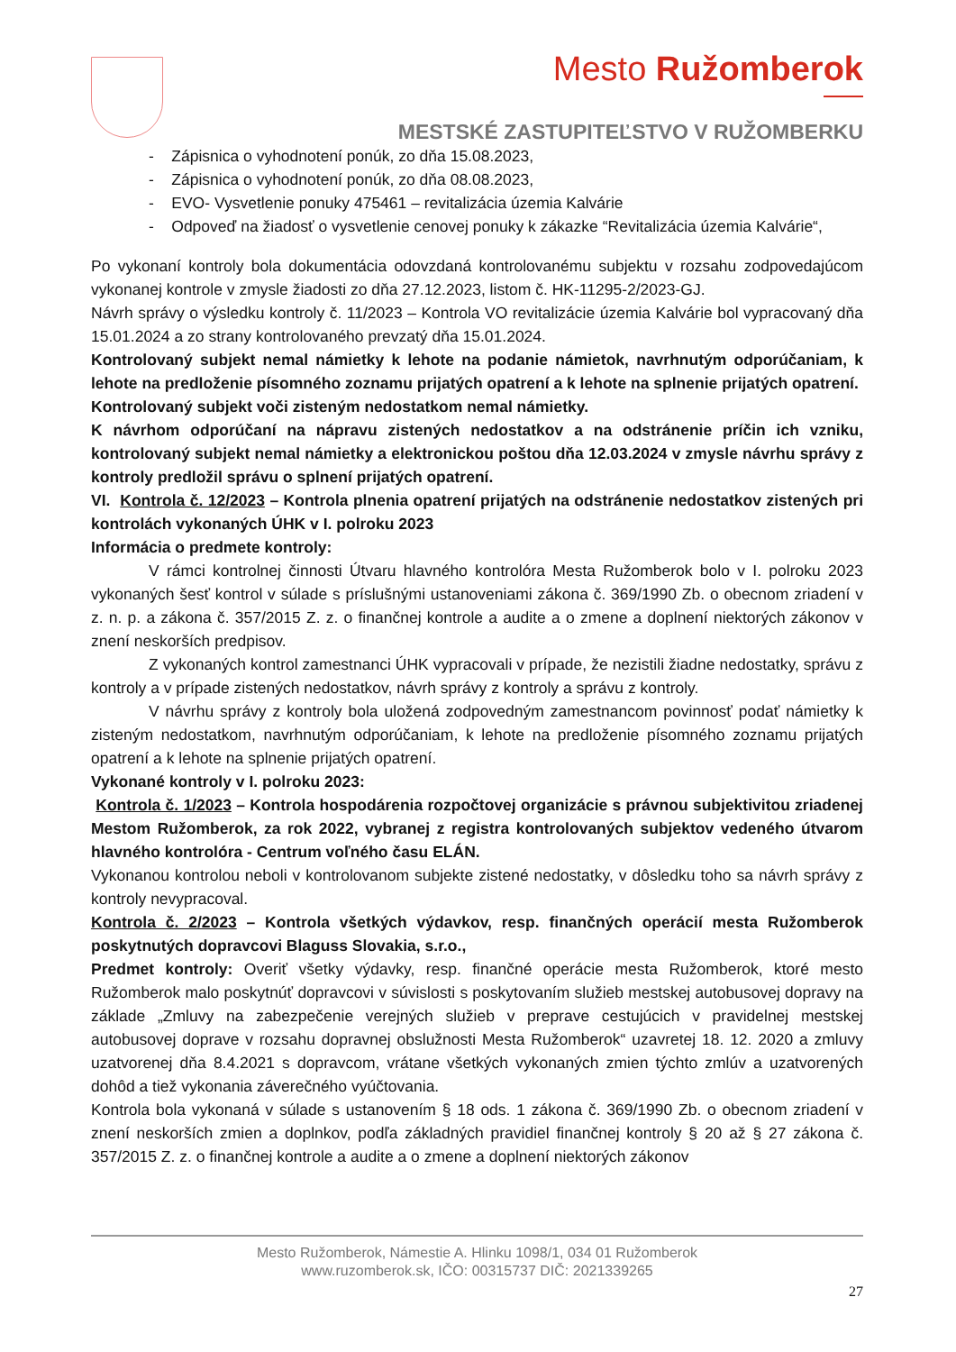Mesto Ružomberok
MESTSKÉ ZASTUPITEĽSTVO V RUŽOMBERKU
- Zápisnica o vyhodnotení ponúk, zo dňa 15.08.2023,
- Zápisnica o vyhodnotení ponúk, zo dňa 08.08.2023,
- EVO- Vysvetlenie ponuky 475461 – revitalizácia územia Kalvárie
- Odpoveď na žiadosť o vysvetlenie cenovej ponuky k zákazke “Revitalizácia územia Kalvárie“,
Po vykonaní kontroly bola dokumentácia odovzdaná kontrolovanému subjektu v rozsahu zodpovedajúcom vykonanej kontrole v zmysle žiadosti zo dňa 27.12.2023, listom č. HK-11295-2/2023-GJ.
Návrh správy o výsledku kontroly č. 11/2023 – Kontrola VO revitalizácie územia Kalvárie bol vypracovaný dňa 15.01.2024 a zo strany kontrolovaného prevzatý dňa 15.01.2024.
Kontrolovaný subjekt nemal námietky k lehote na podanie námietok, navrhnutým odporúčaniam, k lehote na predloženie písomného zoznamu prijatých opatrení a k lehote na splnenie prijatých opatrení.
Kontrolovaný subjekt voči zisteným nedostatkom nemal námietky.
K návrhom odporúčaní na nápravu zistených nedostatkov a na odstránenie príčin ich vzniku, kontrolovaný subjekt nemal námietky a elektronickou poštou dňa 12.03.2024 v zmysle návrhu správy z kontroly predložil správu o splnení prijatých opatrení.
VI. Kontrola č. 12/2023 – Kontrola plnenia opatrení prijatých na odstránenie nedostatkov zistených pri kontrolách vykonaných ÚHK v I. polroku 2023
Informácia o predmete kontroly:
V rámci kontrolnej činnosti Útvaru hlavného kontrolóra Mesta Ružomberok bolo v I. polroku 2023 vykonaných šesť kontrol v súlade s príslušnými ustanoveniami zákona č. 369/1990 Zb. o obecnom zriadení v z. n. p. a zákona č. 357/2015 Z. z. o finančnej kontrole a audite a o zmene a doplnení niektorých zákonov v znení neskorších predpisov.
Z vykonaných kontrol zamestnanci ÚHK vypracovali v prípade, že nezistili žiadne nedostatky, správu z kontroly a v prípade zistených nedostatkov, návrh správy z kontroly a správu z kontroly.
V návrhu správy z kontroly bola uložená zodpovedným zamestnancom povinnosť podať námietky k zisteným nedostatkom, navrhnutým odporúčaniam, k lehote na predloženie písomného zoznamu prijatých opatrení a k lehote na splnenie prijatých opatrení.
Vykonané kontroly v I. polroku 2023:
Kontrola č. 1/2023 – Kontrola hospodárenia rozpočtovej organizácie s právnou subjektivitou zriadenej Mestom Ružomberok, za rok 2022, vybranej z registra kontrolovaných subjektov vedeného útvarom hlavného kontrolóra - Centrum voľného času ELÁN.
Vykonanou kontrolou neboli v kontrolovanom subjekte zistené nedostatky, v dôsledku toho sa návrh správy z kontroly nevypracoval.
Kontrola č. 2/2023 – Kontrola všetkých výdavkov, resp. finančných operácií mesta Ružomberok poskytnutých dopravcovi Blaguss Slovakia, s.r.o.,
Predmet kontroly: Overiť všetky výdavky, resp. finančné operácie mesta Ružomberok, ktoré mesto Ružomberok malo poskytnúť dopravcovi v súvislosti s poskytovaním služieb mestskej autobusovej dopravy na základe „Zmluvy na zabezpečenie verejných služieb v preprave cestujúcich v pravidelnej mestskej autobusovej doprave v rozsahu dopravnej obslužnosti Mesta Ružomberok“ uzavretej 18. 12. 2020 a zmluvy uzatvorenej dňa 8.4.2021 s dopravcom, vrátane všetkých vykonaných zmien týchto zmlúv a uzatvorených dohôd a tiež vykonania záverečného vyúčtovania.
Kontrola bola vykonaná v súlade s ustanovením § 18 ods. 1 zákona č. 369/1990 Zb. o obecnom zriadení v znení neskorších zmien a doplnkov, podľa základných pravidiel finančnej kontroly § 20 až § 27 zákona č. 357/2015 Z. z. o finančnej kontrole a audite a o zmene a doplnení niektorých zákonov
Mesto Ružomberok, Námestie A. Hlinku 1098/1, 034 01 Ružomberok
www.ruzomberok.sk, IČO: 00315737 DIČ: 2021339265
27